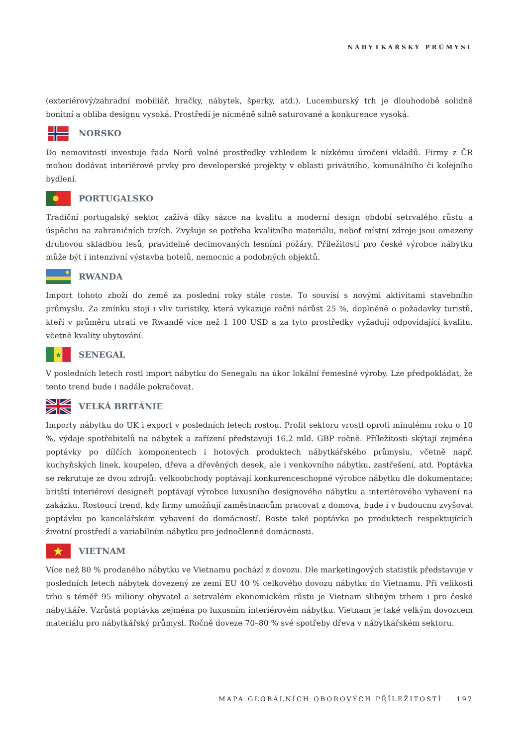NÁBYTKÁŘSKÝ PRŮMYSL
(exteriérový/zahradní mobiliář, hračky, nábytek, šperky, atd.). Lucemburský trh je dlouhodobě solidně bonitní a obliba designu vysoká. Prostředí je nicméně silně saturované a konkurence vysoká.
NORSKO
Do nemovitostí investuje řada Norů volné prostředky vzhledem k nízkému úročení vkladů. Firmy z ČR mohou dodávat interiérové prvky pro developerské projekty v oblasti privátního, komunálního či kolejního bydlení.
PORTUGALSKO
Tradiční portugalský sektor zažívá díky sázce na kvalitu a moderní design období setrvalého růstu a úspěchu na zahraničních trzích. Zvyšuje se potřeba kvalitního materiálu, neboť místní zdroje jsou omezeny druhovou skladbou lesů, pravidelně decimovaných lesními požáry. Příležitostí pro české výrobce nábytku může být i intenzivní výstavba hotelů, nemocnic a podobných objektů.
RWANDA
Import tohoto zboží do země za poslední roky stále roste. To souvisí s novými aktivitami stavebního průmyslu. Za zmínku stojí i vliv turistiky, která vykazuje roční nárůst 25 %, doplněné o požadavky turistů, kteří v průměru utratí ve Rwandě více než 1 100 USD a za tyto prostředky vyžadují odpovídající kvalitu, včetně kvality ubytování.
★
SENEGAL
V posledních letech rostl import nábytku do Senegalu na úkor lokální řemeslné výroby. Lze předpokládat, že tento trend bude i nadále pokračovat.
VELKÁ BRITÁNIE
Importy nábytku do UK i export v posledních letech rostou. Profit sektoru vrostl oproti minulému roku o 10 %, výdaje spotřebitelů na nábytek a zařízení představují 16,2 mld. GBP ročně. Příležitosti skýtají zejména poptávky po dílčích komponentech i hotových produktech nábytkářského průmyslu, včetně např. kuchyňských linek, koupelen, dřeva a dřevěných desek, ale i venkovního nábytku, zastřešení, atd. Poptávka se rekrutuje ze dvou zdrojů: velkoobchody poptávají konkurenceschopné výrobce nábytku dle dokumentace; britští interiéroví designeři poptávají výrobce luxusního designového nábytku a interiérového vybavení na zakázku. Rostoucí trend, kdy firmy umožňují zaměstnancům pracovat z domova, bude i v budoucnu zvyšovat poptávku po kancelářském vybavení do domácností. Roste také poptávka po produktech respektujících životní prostředí a variabilním nábytku pro jednočlenné domácnosti.
★
VIETNAM
Více než 80 % prodaného nábytku ve Vietnamu pochází z dovozu. Dle marketingových statistik představuje v posledních letech nábytek dovezený ze zemí EU 40 % celkového dovozu nábytku do Vietnamu. Při velikosti trhu s téměř 95 miliony obyvatel a setrvalém ekonomickém růstu je Vietnam slibným trhem i pro české nábytkáře. Vzrůstá poptávka zejména po luxusním interiérovém nábytku. Vietnam je také velkým dovozcem materiálu pro nábytkářský průmysl. Ročně doveze 70–80 % své spotřeby dřeva v nábytkářském sektoru.
MAPA GLOBÁLNÍCH OBOROVÝCH PŘÍLEŽITOSTÍ 197